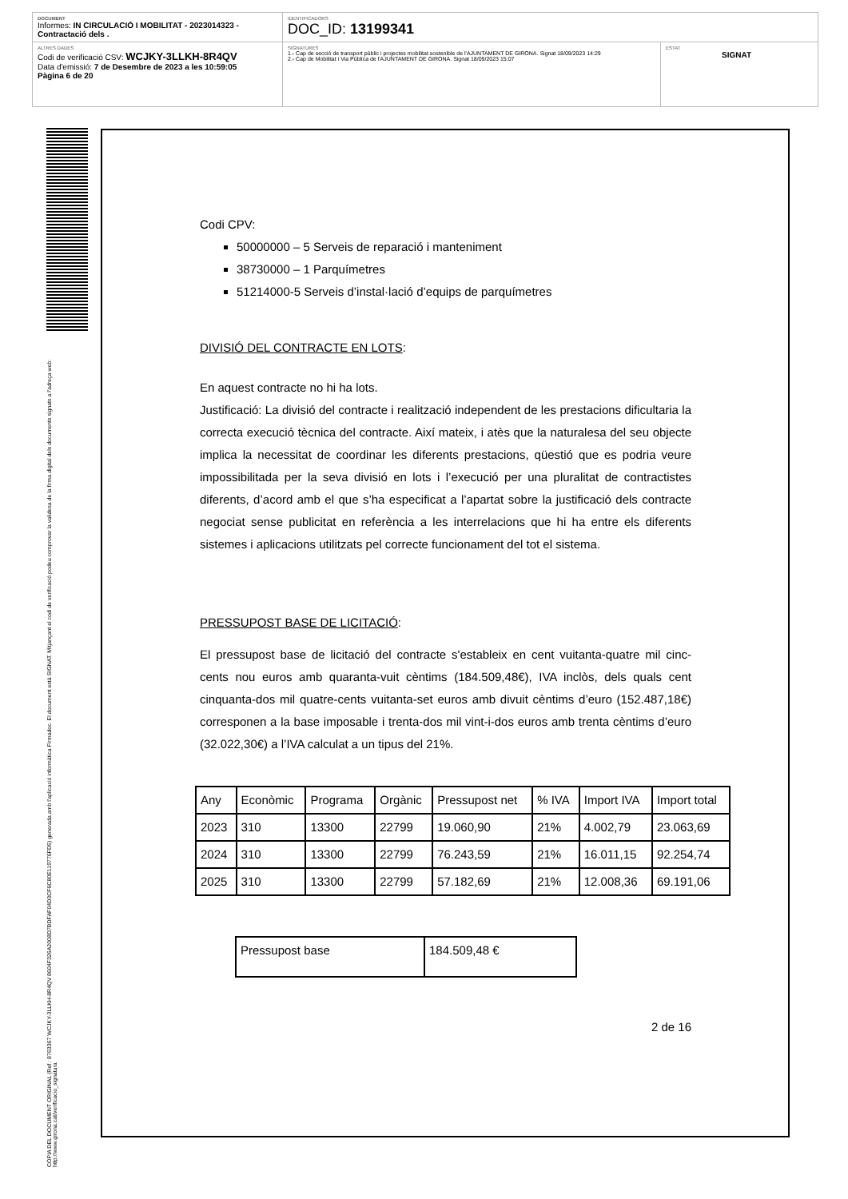DOCUMENT
Informes: IN CIRCULACIÓ I MOBILITAT - 2023014323 - Contractació dels .
IDENTIFICADORS
DOC_ID: 13199341
ALTRES DADES
Codi de verificació CSV: WCJKY-3LLKH-8R4QV
Data d'emissió: 7 de Desembre de 2023 a les 10:59:05
Pàgina 6 de 20
SIGNATURES
1.- Cap de secció de transport públic i projectes mobilitat sostenible de l'AJUNTAMENT DE GIRONA. Signat 18/09/2023 14:29
2.- Cap de Mobilitat i Via Pública de l'AJUNTAMENT DE GIRONA. Signat 18/09/2023 15:07
ESTAT
SIGNAT
CÒPIA DEL DOCUMENT ORIGINAL (Ref.: 8763367 WCJKY-3LLKH-8R4QV 8604F326A2008D7BDFAF04D3CF6C80E119776FD5) generada amb l'aplicació informàtica Firmadoc. El document està SIGNAT. Mitjançant el codi de verificació podeu comprovar la validesa de la firma digital dels documents signats a l'adreça web: http://www.girona.cat/verificacio_signatura
Codi CPV:
50000000 – 5 Serveis de reparació i manteniment
38730000 – 1 Parquímetres
51214000-5 Serveis d’instal·lació d’equips de parquímetres
DIVISIÓ DEL CONTRACTE EN LOTS:
En aquest contracte no hi ha lots.
Justificació: La divisió del contracte i realització independent de les prestacions dificultaria la correcta execució tècnica del contracte. Així mateix, i atès que la naturalesa del seu objecte implica la necessitat de coordinar les diferents prestacions, qüestió que es podria veure impossibilitada per la seva divisió en lots i l’execució per una pluralitat de contractistes diferents, d’acord amb el que s’ha especificat a l’apartat sobre la justificació dels contracte negociat sense publicitat en referència a les interrelacions que hi ha entre els diferents sistemes i aplicacions utilitzats pel correcte funcionament del tot el sistema.
PRESSUPOST BASE DE LICITACIÓ:
El pressupost base de licitació del contracte s'estableix en cent vuitanta-quatre mil cinc-cents nou euros amb quaranta-vuit cèntims (184.509,48€), IVA inclòs, dels quals cent cinquanta-dos mil quatre-cents vuitanta-set euros amb divuit cèntims d’euro (152.487,18€) corresponen a la base imposable i trenta-dos mil vint-i-dos euros amb trenta cèntims d’euro (32.022,30€) a l’IVA calculat a un tipus del 21%.
| Any | Econòmic | Programa | Orgànic | Pressupost net | % IVA | Import IVA | Import total |
| 2023 | 310 | 13300 | 22799 | 19.060,90 | 21% | 4.002,79 | 23.063,69 |
| 2024 | 310 | 13300 | 22799 | 76.243,59 | 21% | 16.011,15 | 92.254,74 |
| 2025 | 310 | 13300 | 22799 | 57.182,69 | 21% | 12.008,36 | 69.191,06 |
| Pressupost base | 184.509,48 € |
2 de 16